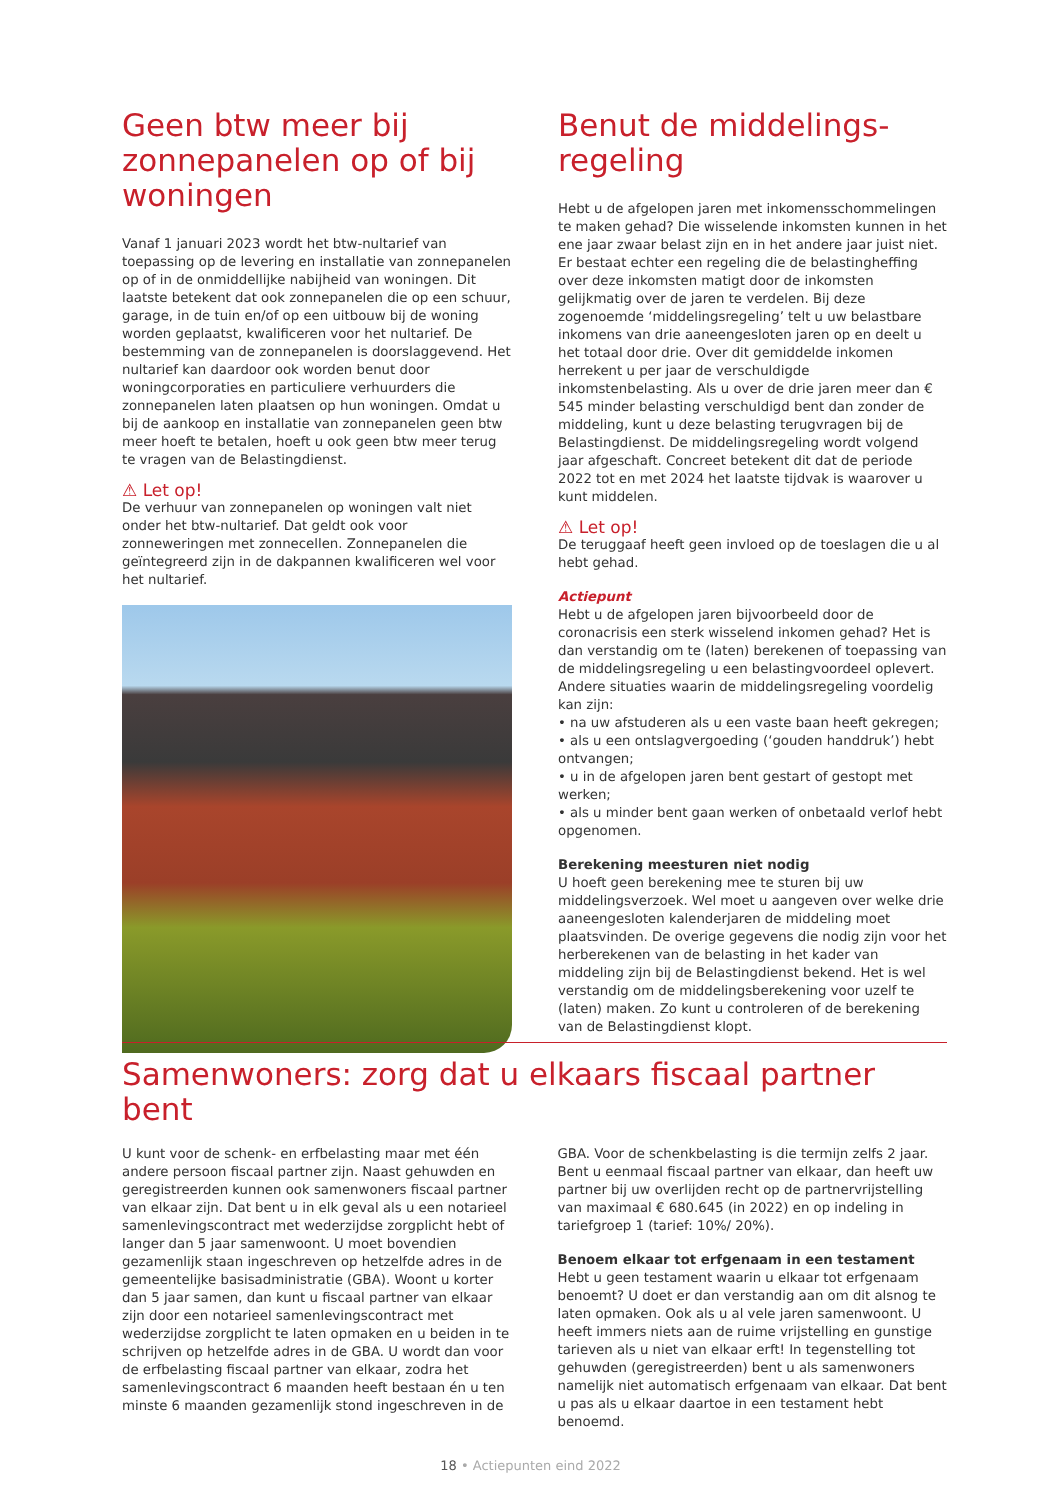Geen btw meer bij zonnepanelen op of bij woningen
Vanaf 1 januari 2023 wordt het btw-nultarief van toepassing op de levering en installatie van zonnepanelen op of in de onmiddellijke nabijheid van woningen. Dit laatste betekent dat ook zonnepanelen die op een schuur, garage, in de tuin en/of op een uitbouw bij de woning worden geplaatst, kwalificeren voor het nultarief. De bestemming van de zonnepanelen is doorslaggevend. Het nultarief kan daardoor ook worden benut door woningcorporaties en particuliere verhuurders die zonnepanelen laten plaatsen op hun woningen. Omdat u bij de aankoop en installatie van zonnepanelen geen btw meer hoeft te betalen, hoeft u ook geen btw meer terug te vragen van de Belastingdienst.
⚠ Let op!
De verhuur van zonnepanelen op woningen valt niet onder het btw-nultarief. Dat geldt ook voor zonneweringen met zonnecellen. Zonnepanelen die geïntegreerd zijn in de dakpannen kwalificeren wel voor het nultarief.
Benut de middelings-regeling
Hebt u de afgelopen jaren met inkomensschommelingen te maken gehad? Die wisselende inkomsten kunnen in het ene jaar zwaar belast zijn en in het andere jaar juist niet. Er bestaat echter een regeling die de belastingheffing over deze inkomsten matigt door de inkomsten gelijkmatig over de jaren te verdelen. Bij deze zogenoemde ‘middelingsregeling’ telt u uw belastbare inkomens van drie aaneengesloten jaren op en deelt u het totaal door drie. Over dit gemiddelde inkomen herrekent u per jaar de verschuldigde inkomstenbelasting. Als u over de drie jaren meer dan € 545 minder belasting verschuldigd bent dan zonder de middeling, kunt u deze belasting terugvragen bij de Belastingdienst. De middelingsregeling wordt volgend jaar afgeschaft. Concreet betekent dit dat de periode 2022 tot en met 2024 het laatste tijdvak is waarover u kunt middelen.
⚠ Let op!
De teruggaaf heeft geen invloed op de toeslagen die u al hebt gehad.
Actiepunt
Hebt u de afgelopen jaren bijvoorbeeld door de coronacrisis een sterk wisselend inkomen gehad? Het is dan verstandig om te (laten) berekenen of toepassing van de middelingsregeling u een belastingvoordeel oplevert. Andere situaties waarin de middelingsregeling voordelig kan zijn:
• na uw afstuderen als u een vaste baan heeft gekregen;
• als u een ontslagvergoeding (‘gouden handdruk’) hebt ontvangen;
• u in de afgelopen jaren bent gestart of gestopt met werken;
• als u minder bent gaan werken of onbetaald verlof hebt opgenomen.
Berekening meesturen niet nodig
U hoeft geen berekening mee te sturen bij uw middelingsverzoek. Wel moet u aangeven over welke drie aaneengesloten kalenderjaren de middeling moet plaatsvinden. De overige gegevens die nodig zijn voor het herberekenen van de belasting in het kader van middeling zijn bij de Belastingdienst bekend. Het is wel verstandig om de middelingsberekening voor uzelf te (laten) maken. Zo kunt u controleren of de berekening van de Belastingdienst klopt.
Samenwoners: zorg dat u elkaars fiscaal partner bent
U kunt voor de schenk- en erfbelasting maar met één andere persoon fiscaal partner zijn. Naast gehuwden en geregistreerden kunnen ook samenwoners fiscaal partner van elkaar zijn. Dat bent u in elk geval als u een notarieel samenlevingscontract met wederzijdse zorgplicht hebt of langer dan 5 jaar samenwoont. U moet bovendien gezamenlijk staan ingeschreven op hetzelfde adres in de gemeentelijke basisadministratie (GBA). Woont u korter dan 5 jaar samen, dan kunt u fiscaal partner van elkaar zijn door een notarieel samenlevingscontract met wederzijdse zorgplicht te laten opmaken en u beiden in te schrijven op hetzelfde adres in de GBA. U wordt dan voor de erfbelasting fiscaal partner van elkaar, zodra het samenlevingscontract 6 maanden heeft bestaan én u ten minste 6 maanden gezamenlijk stond ingeschreven in de
GBA. Voor de schenkbelasting is die termijn zelfs 2 jaar. Bent u eenmaal fiscaal partner van elkaar, dan heeft uw partner bij uw overlijden recht op de partnervrijstelling van maximaal € 680.645 (in 2022) en op indeling in tariefgroep 1 (tarief: 10%/ 20%).
Benoem elkaar tot erfgenaam in een testament
Hebt u geen testament waarin u elkaar tot erfgenaam benoemt? U doet er dan verstandig aan om dit alsnog te laten opmaken. Ook als u al vele jaren samenwoont. U heeft immers niets aan de ruime vrijstelling en gunstige tarieven als u niet van elkaar erft! In tegenstelling tot gehuwden (geregistreerden) bent u als samenwoners namelijk niet automatisch erfgenaam van elkaar. Dat bent u pas als u elkaar daartoe in een testament hebt benoemd.
18 • Actiepunten eind 2022